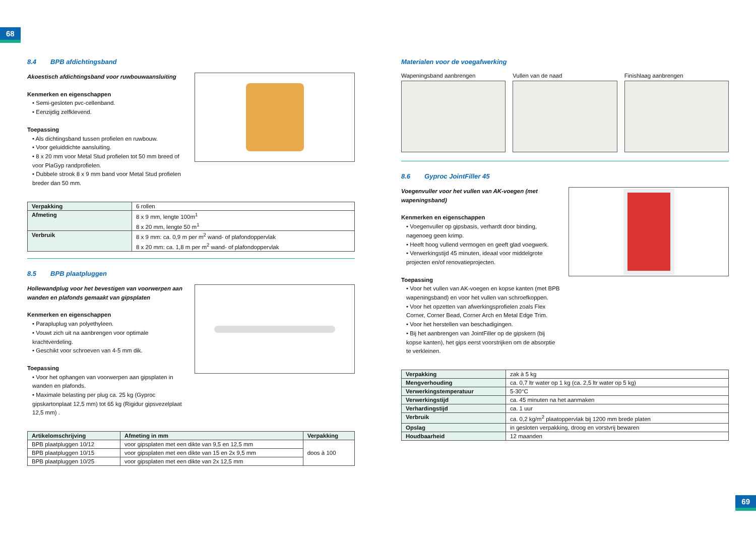68
69
8.4 BPB afdichtingsband
Akoestisch afdichtingsband voor ruwbouwaansluiting
Kenmerken en eigenschappen
• Semi-gesloten pvc-cellenband.
• Eenzijdig zelfklevend.
Toepassing
• Als dichtingsband tussen profielen en ruwbouw.
• Voor geluiddichte aansluiting.
• 8 x 20 mm voor Metal Stud profielen tot 50 mm breed of voor PlaGyp randprofielen.
• Dubbele strook 8 x 9 mm band voor Metal Stud profielen breder dan 50 mm.
| Verpakking | 6 rollen |
| Afmeting | 8 x 9 mm, lengte 100m<sup>1</sup> 8 x 20 mm, lengte 50 m<sup>1</sup> |
| Verbruik | 8 x 9 mm: ca. 0,9 m per m<sup>2</sup> wand- of plafondoppervlak 8 x 20 mm: ca. 1,8 m per m<sup>2</sup> wand- of plafondoppervlak |
8.5 BPB plaatpluggen
Hollewandplug voor het bevestigen van voorwerpen aan wanden en plafonds gemaakt van gipsplaten
Kenmerken en eigenschappen
• Parapluplug van polyethyleen.
• Vouwt zich uit na aanbrengen voor optimale krachtverdeling.
• Geschikt voor schroeven van 4-5 mm dik.
Toepassing
• Voor het ophangen van voorwerpen aan gipsplaten in wanden en plafonds.
• Maximale belasting per plug ca. 25 kg (Gyproc gipskartonplaat 12,5 mm) tot 65 kg (Rigidur gipsvezelplaat 12,5 mm) .
| Artikelomschrijving | Afmeting in mm | Verpakking |
| --- | --- | --- |
| BPB plaatpluggen 10/12 | voor gipsplaten met een dikte van 9,5 en 12,5 mm | doos à 100 |
| BPB plaatpluggen 10/15 | voor gipsplaten met een dikte van 15 en 2x 9,5 mm | |
| BPB plaatpluggen 10/25 | voor gipsplaten met een dikte van 2x 12,5 mm | |
Materialen voor de voegafwerking
Wapeningsband aanbrengen Vullen van de naad Finishlaag aanbrengen
8.6 Gyproc JointFiller 45
Voegenvuller voor het vullen van AK-voegen (met wapeningsband)
Kenmerken en eigenschappen
• Voegenvuller op gipsbasis, verhardt door binding, nagenoeg geen krimp.
• Heeft hoog vullend vermogen en geeft glad voegwerk.
• Verwerkingstijd 45 minuten, ideaal voor middelgrote projecten en/of renovatieprojecten.
Toepassing
• Voor het vullen van AK-voegen en kopse kanten (met BPB wapeningsband) en voor het vullen van schroefkoppen.
• Voor het opzetten van afwerkingsprofielen zoals Flex Corner, Corner Bead, Corner Arch en Metal Edge Trim.
• Voor het herstellen van beschadigingen.
• Bij het aanbrengen van JointFiller op de gipskern (bij kopse kanten), het gips eerst voorstrijken om de absorptie te verkleinen.
| Verpakking | zak à 5 kg |
| Mengverhouding | ca. 0,7 ltr water op 1 kg (ca. 2,5 ltr water op 5 kg) |
| Verwerkingstemperatuur | 5-30°C |
| Verwerkingstijd | ca. 45 minuten na het aanmaken |
| Verhardingstijd | ca. 1 uur |
| Verbruik | ca. 0,2 kg/m<sup>2</sup> plaatoppervlak bij 1200 mm brede platen |
| Opslag | in gesloten verpakking, droog en vorstvrij bewaren |
| Houdbaarheid | 12 maanden |